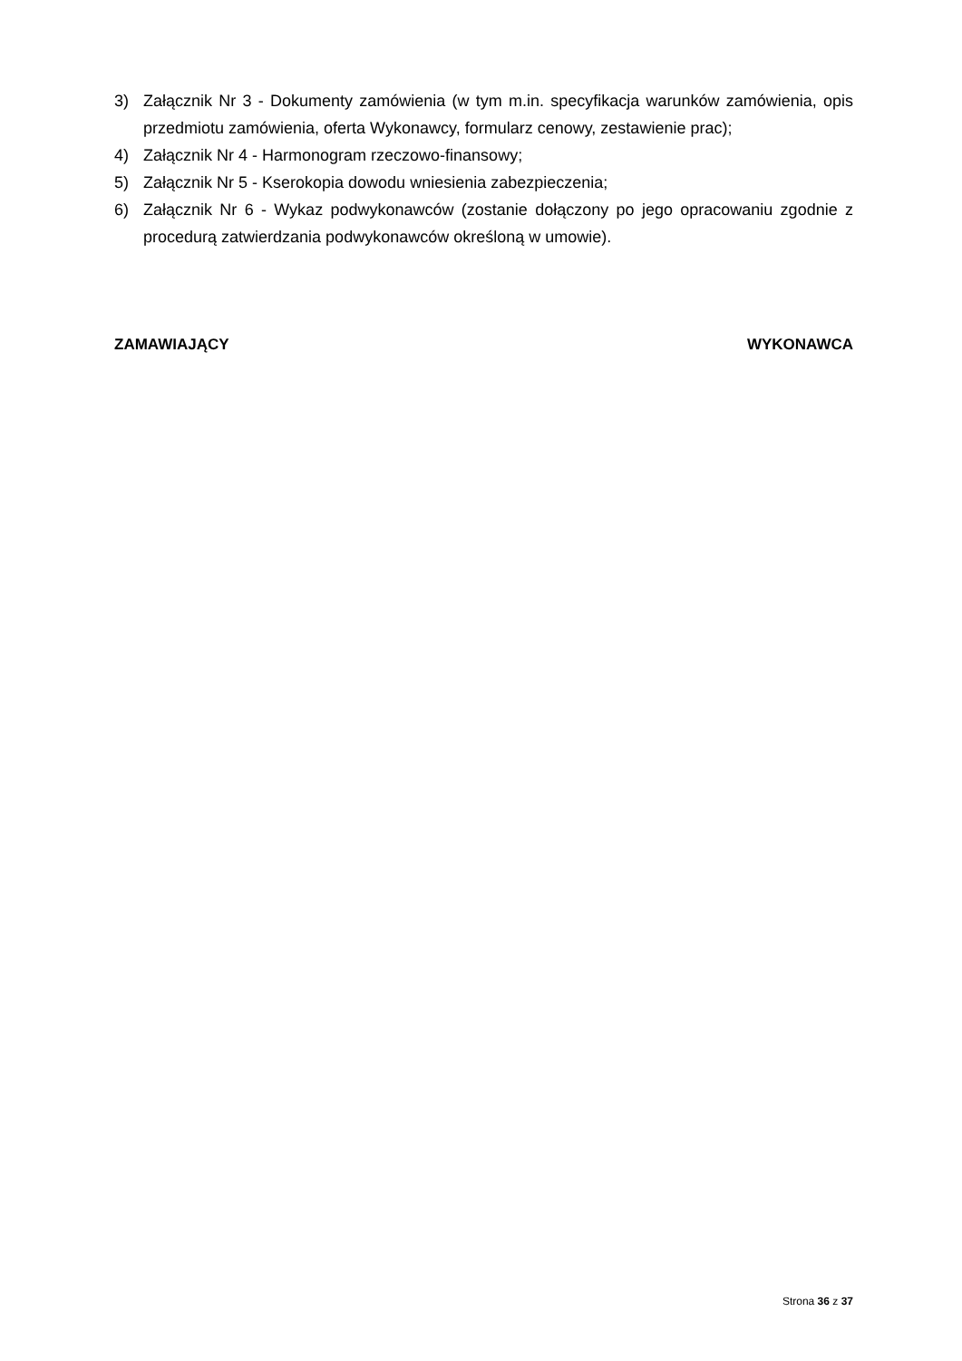3) Załącznik Nr 3 - Dokumenty zamówienia (w tym m.in. specyfikacja warunków zamówienia, opis przedmiotu zamówienia, oferta Wykonawcy, formularz cenowy, zestawienie prac);
4) Załącznik Nr 4 - Harmonogram rzeczowo-finansowy;
5) Załącznik Nr 5 - Kserokopia dowodu wniesienia zabezpieczenia;
6) Załącznik Nr 6 - Wykaz podwykonawców (zostanie dołączony po jego opracowaniu zgodnie z procedurą zatwierdzania podwykonawców określoną w umowie).
ZAMAWIAJĄCY WYKONAWCA
Strona 36 z 37